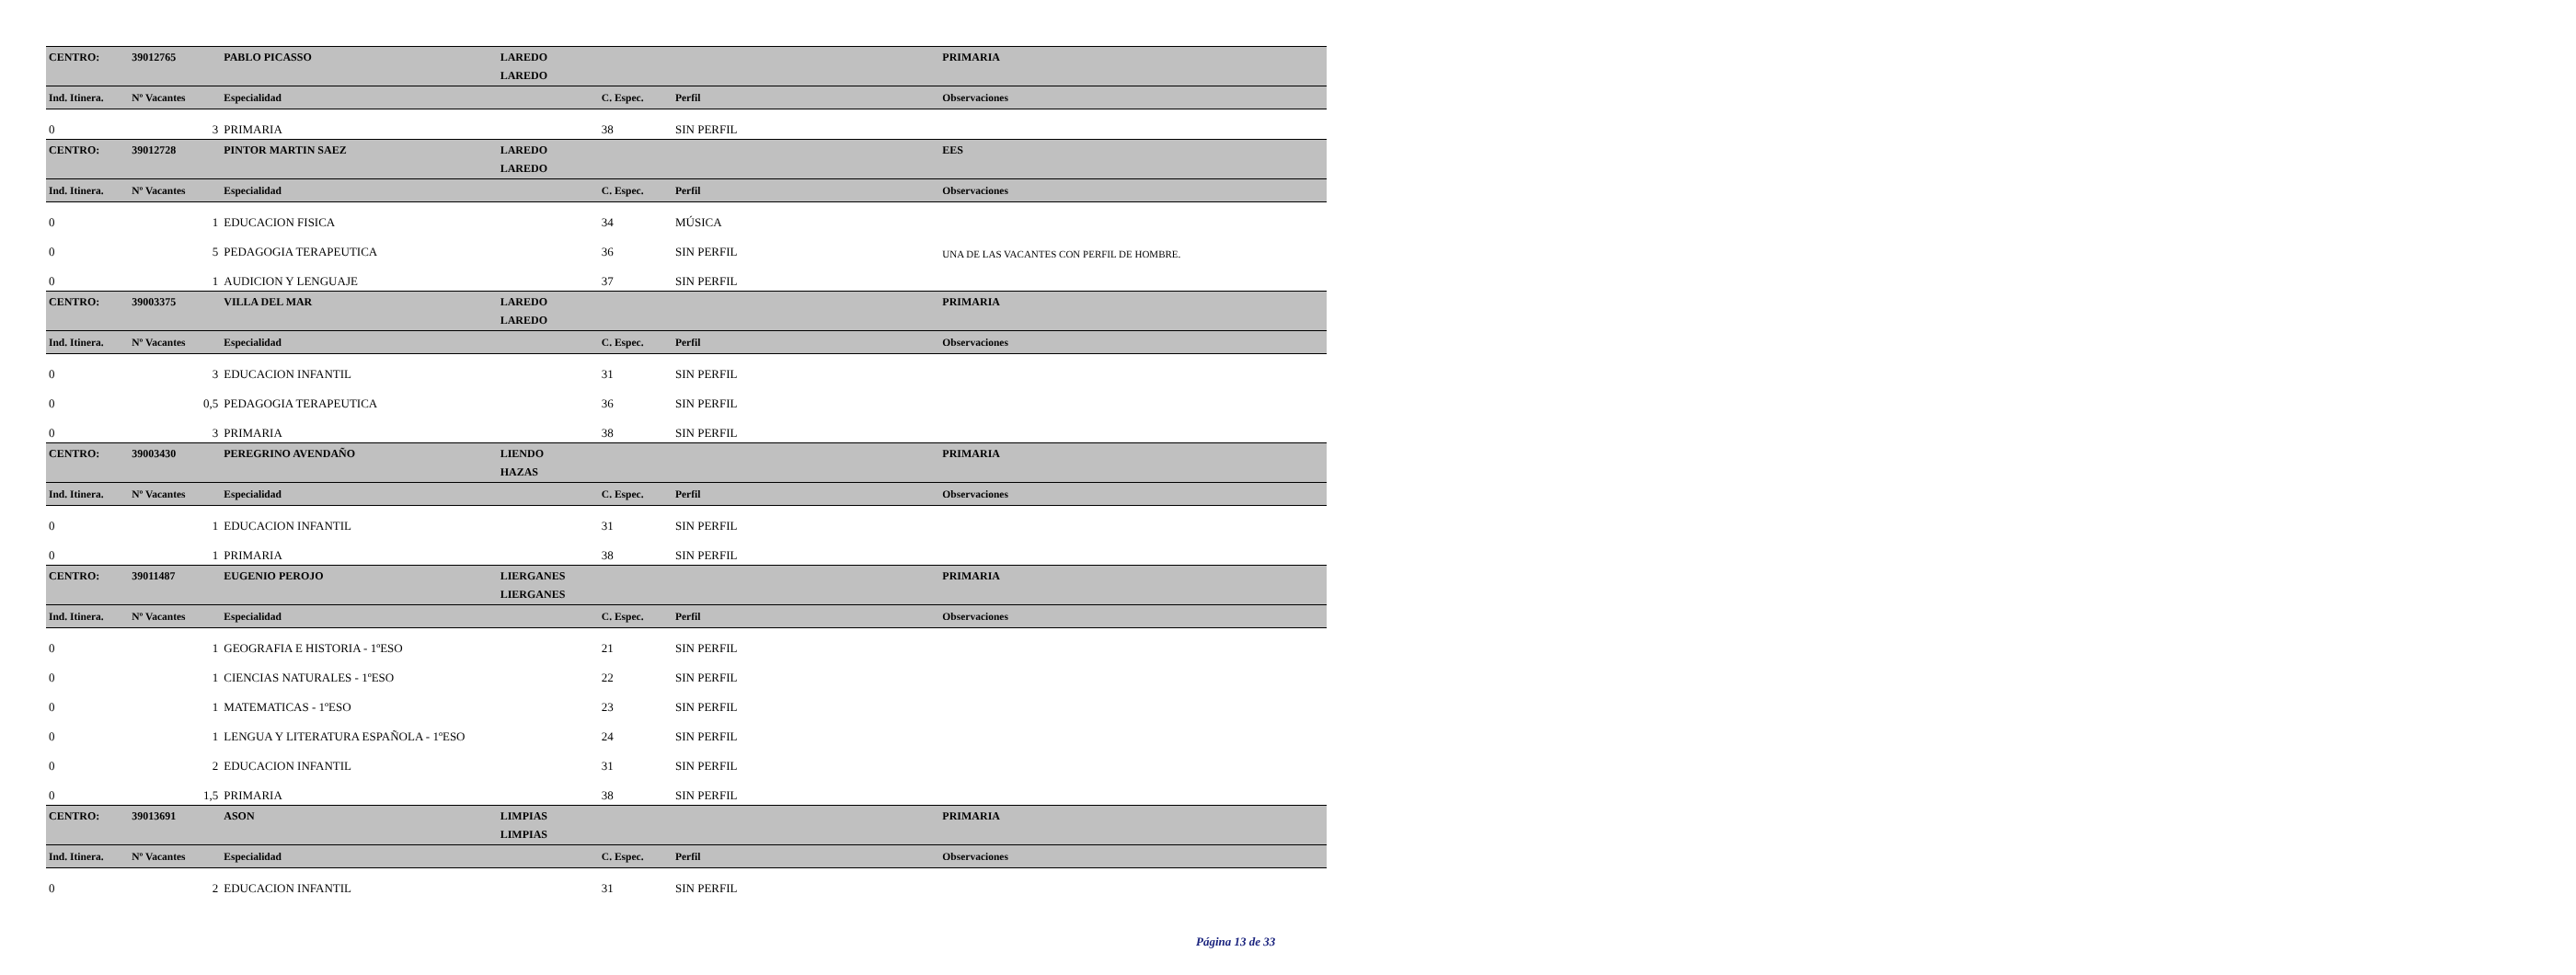| CENTRO: | 39012765 | PABLO PICASSO | LAREDO | | | PRIMARIA |
| | | | LAREDO | | | |
| Ind. Itinera. | Nº Vacantes | Especialidad | | C. Espec. | Perfil | Observaciones |
| 0 | 3 | PRIMARIA | | 38 | SIN PERFIL | |
| CENTRO: | 39012728 | PINTOR MARTIN SAEZ | LAREDO | | | EES |
| | | | LAREDO | | | |
| Ind. Itinera. | Nº Vacantes | Especialidad | | C. Espec. | Perfil | Observaciones |
| 0 | 1 | EDUCACION FISICA | | 34 | MÚSICA | |
| 0 | 5 | PEDAGOGIA TERAPEUTICA | | 36 | SIN PERFIL | UNA DE LAS VACANTES CON PERFIL DE HOMBRE. |
| 0 | 1 | AUDICION Y LENGUAJE | | 37 | SIN PERFIL | |
| CENTRO: | 39003375 | VILLA DEL MAR | LAREDO | | | PRIMARIA |
| | | | LAREDO | | | |
| Ind. Itinera. | Nº Vacantes | Especialidad | | C. Espec. | Perfil | Observaciones |
| 0 | 3 | EDUCACION INFANTIL | | 31 | SIN PERFIL | |
| 0 | 0,5 | PEDAGOGIA TERAPEUTICA | | 36 | SIN PERFIL | |
| 0 | 3 | PRIMARIA | | 38 | SIN PERFIL | |
| CENTRO: | 39003430 | PEREGRINO AVENDAÑO | LIENDO | | | PRIMARIA |
| | | | HAZAS | | | |
| Ind. Itinera. | Nº Vacantes | Especialidad | | C. Espec. | Perfil | Observaciones |
| 0 | 1 | EDUCACION INFANTIL | | 31 | SIN PERFIL | |
| 0 | 1 | PRIMARIA | | 38 | SIN PERFIL | |
| CENTRO: | 39011487 | EUGENIO PEROJO | LIERGANES | | | PRIMARIA |
| | | | LIERGANES | | | |
| Ind. Itinera. | Nº Vacantes | Especialidad | | C. Espec. | Perfil | Observaciones |
| 0 | 1 | GEOGRAFIA E HISTORIA - 1ºESO | | 21 | SIN PERFIL | |
| 0 | 1 | CIENCIAS NATURALES - 1ºESO | | 22 | SIN PERFIL | |
| 0 | 1 | MATEMATICAS - 1ºESO | | 23 | SIN PERFIL | |
| 0 | 1 | LENGUA Y LITERATURA ESPAÑOLA - 1ºESO | | 24 | SIN PERFIL | |
| 0 | 2 | EDUCACION INFANTIL | | 31 | SIN PERFIL | |
| 0 | 1,5 | PRIMARIA | | 38 | SIN PERFIL | |
| CENTRO: | 39013691 | ASON | LIMPIAS | | | PRIMARIA |
| | | | LIMPIAS | | | |
| Ind. Itinera. | Nº Vacantes | Especialidad | | C. Espec. | Perfil | Observaciones |
| 0 | 2 | EDUCACION INFANTIL | | 31 | SIN PERFIL | |
Página 13 de 33